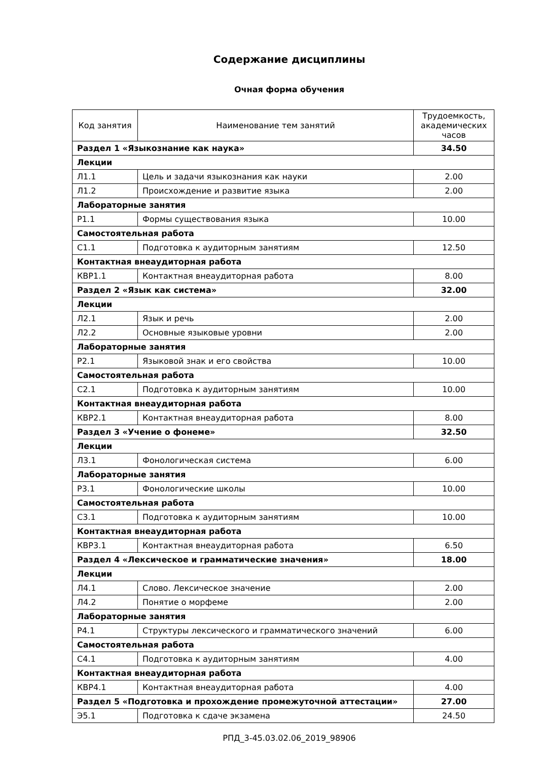Содержание дисциплины
Очная форма обучения
| Код занятия | Наименование тем занятий | Трудоемкость, академических часов |
| --- | --- | --- |
| Раздел 1 «Языкознание как наука» | | 34.50 |
| Лекции | | |
| Л1.1 | Цель и задачи языкознания как науки | 2.00 |
| Л1.2 | Происхождение и развитие языка | 2.00 |
| Лабораторные занятия | | |
| Р1.1 | Формы существования языка | 10.00 |
| Самостоятельная работа | | |
| С1.1 | Подготовка к аудиторным занятиям | 12.50 |
| Контактная внеаудиторная работа | | |
| КВР1.1 | Контактная внеаудиторная работа | 8.00 |
| Раздел 2 «Язык как система» | | 32.00 |
| Лекции | | |
| Л2.1 | Язык и речь | 2.00 |
| Л2.2 | Основные языковые уровни | 2.00 |
| Лабораторные занятия | | |
| Р2.1 | Языковой знак и его свойства | 10.00 |
| Самостоятельная работа | | |
| С2.1 | Подготовка к аудиторным занятиям | 10.00 |
| Контактная внеаудиторная работа | | |
| КВР2.1 | Контактная внеаудиторная работа | 8.00 |
| Раздел 3 «Учение о фонеме» | | 32.50 |
| Лекции | | |
| Л3.1 | Фонологическая система | 6.00 |
| Лабораторные занятия | | |
| Р3.1 | Фонологические школы | 10.00 |
| Самостоятельная работа | | |
| С3.1 | Подготовка к аудиторным занятиям | 10.00 |
| Контактная внеаудиторная работа | | |
| КВР3.1 | Контактная внеаудиторная работа | 6.50 |
| Раздел 4 «Лексическое и грамматические значения» | | 18.00 |
| Лекции | | |
| Л4.1 | Слово. Лексическое значение | 2.00 |
| Л4.2 | Понятие о морфеме | 2.00 |
| Лабораторные занятия | | |
| Р4.1 | Структуры лексического и грамматического значений | 6.00 |
| Самостоятельная работа | | |
| С4.1 | Подготовка к аудиторным занятиям | 4.00 |
| Контактная внеаудиторная работа | | |
| КВР4.1 | Контактная внеаудиторная работа | 4.00 |
| Раздел 5 «Подготовка и прохождение промежуточной аттестации» | | 27.00 |
| Э5.1 | Подготовка к сдаче экзамена | 24.50 |
РПД_3-45.03.02.06_2019_98906